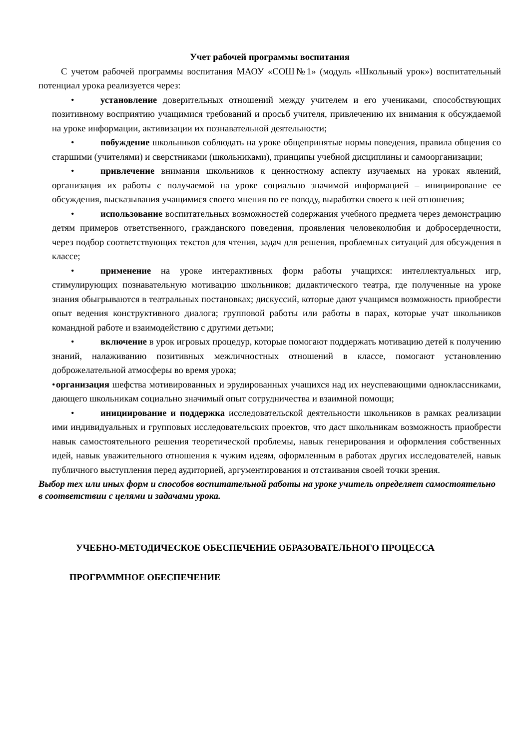Учет рабочей программы воспитания
С учетом рабочей программы воспитания МАОУ «СОШ№1» (модуль «Школьный урок») воспитательный потенциал урока реализуется через:
• установление доверительных отношений между учителем и его учениками, способствующих позитивному восприятию учащимися требований и просьб учителя, привлечению их внимания к обсуждаемой на уроке информации, активизации их познавательной деятельности;
• побуждение школьников соблюдать на уроке общепринятые нормы поведения, правила общения со старшими (учителями) и сверстниками (школьниками), принципы учебной дисциплины и самоорганизации;
• привлечение внимания школьников к ценностному аспекту изучаемых на уроках явлений, организация их работы с получаемой на уроке социально значимой информацией – инициирование ее обсуждения, высказывания учащимися своего мнения по ее поводу, выработки своего к ней отношения;
• использование воспитательных возможностей содержания учебного предмета через демонстрацию детям примеров ответственного, гражданского поведения, проявления человеколюбия и добросердечности, через подбор соответствующих текстов для чтения, задач для решения, проблемных ситуаций для обсуждения в классе;
• применение на уроке интерактивных форм работы учащихся: интеллектуальных игр, стимулирующих познавательную мотивацию школьников; дидактического театра, где полученные на уроке знания обыгрываются в театральных постановках; дискуссий, которые дают учащимся возможность приобрести опыт ведения конструктивного диалога; групповой работы или работы в парах, которые учат школьников командной работе и взаимодействию с другими детьми;
• включение в урок игровых процедур, которые помогают поддержать мотивацию детей к получению знаний, налаживанию позитивных межличностных отношений в классе, помогают установлению доброжелательной атмосферы во время урока;
• организация шефства мотивированных и эрудированных учащихся над их неуспевающими одноклассниками, дающего школьникам социально значимый опыт сотрудничества и взаимной помощи;
• инициирование и поддержка исследовательской деятельности школьников в рамках реализации ими индивидуальных и групповых исследовательских проектов, что даст школьникам возможность приобрести навык самостоятельного решения теоретической проблемы, навык генерирования и оформления собственных идей, навык уважительного отношения к чужим идеям, оформленным в работах других исследователей, навык публичного выступления перед аудиторией, аргументирования и отстаивания своей точки зрения.
Выбор тех или иных форм и способов воспитательной работы на уроке учитель определяет самостоятельно в соответствии с целями и задачами урока.
УЧЕБНО-МЕТОДИЧЕСКОЕ ОБЕСПЕЧЕНИЕ ОБРАЗОВАТЕЛЬНОГО ПРОЦЕССА
ПРОГРАММНОЕ ОБЕСПЕЧЕНИЕ